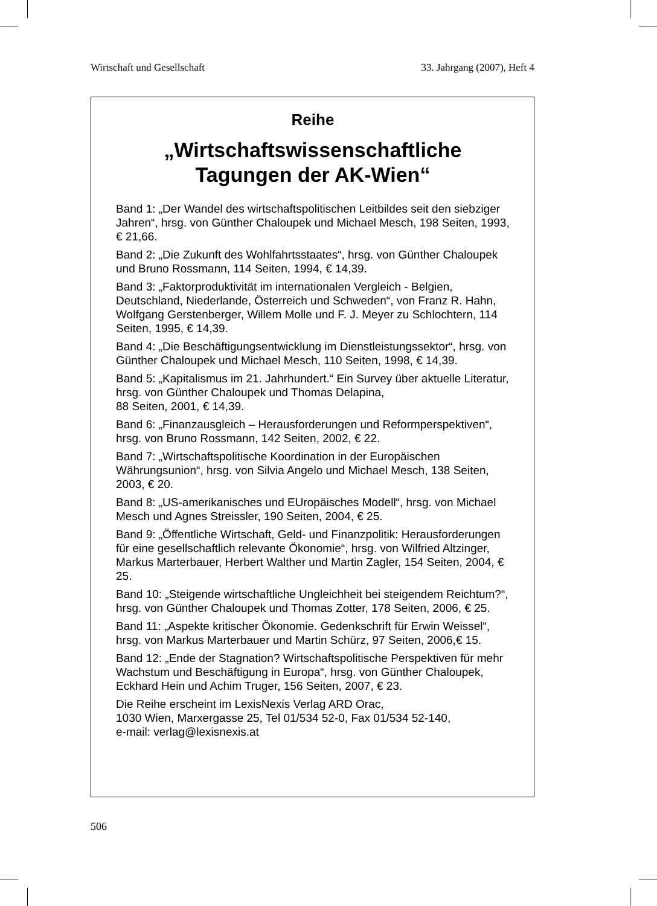Wirtschaft und Gesellschaft 33. Jahrgang (2007), Heft 4
Reihe
„Wirtschaftswissenschaftliche
Tagungen der AK-Wien“
Band 1: „Der Wandel des wirtschaftspolitischen Leitbildes seit den siebziger Jahren“, hrsg. von Günther Chaloupek und Michael Mesch, 198 Seiten, 1993, € 21,66.
Band 2: „Die Zukunft des Wohlfahrtsstaates“, hrsg. von Günther Chaloupek und Bruno Rossmann, 114 Seiten, 1994, € 14,39.
Band 3: „Faktorproduktivität im internationalen Vergleich - Belgien, Deutschland, Niederlande, Österreich und Schweden“, von Franz R. Hahn, Wolfgang Gerstenberger, Willem Molle und F. J. Meyer zu Schlochtern, 114 Seiten, 1995, € 14,39.
Band 4: „Die Beschäftigungsentwicklung im Dienstleistungssektor“, hrsg. von Günther Chaloupek und Michael Mesch, 110 Seiten, 1998, € 14,39.
Band 5: „Kapitalismus im 21. Jahrhundert.“ Ein Survey über aktuelle Literatur, hrsg. von Günther Chaloupek und Thomas Delapina,
88 Seiten, 2001, € 14,39.
Band 6: „Finanzausgleich – Herausforderungen und Reformperspektiven“, hrsg. von Bruno Rossmann, 142 Seiten, 2002, € 22.
Band 7: „Wirtschaftspolitische Koordination in der Europäischen Währungsunion“, hrsg. von Silvia Angelo und Michael Mesch, 138 Seiten, 2003, € 20.
Band 8: „US-amerikanisches und EUropäisches Modell“, hrsg. von Michael Mesch und Agnes Streissler, 190 Seiten, 2004, € 25.
Band 9: „Öffentliche Wirtschaft, Geld- und Finanzpolitik: Herausforderungen für eine gesellschaftlich relevante Ökonomie“, hrsg. von Wilfried Altzinger, Markus Marterbauer, Herbert Walther und Martin Zagler, 154 Seiten, 2004, € 25.
Band 10: „Steigende wirtschaftliche Ungleichheit bei steigendem Reichtum?“, hrsg. von Günther Chaloupek und Thomas Zotter, 178 Seiten, 2006, € 25.
Band 11: „Aspekte kritischer Ökonomie. Gedenkschrift für Erwin Weissel“, hrsg. von Markus Marterbauer und Martin Schürz, 97 Seiten, 2006,€ 15.
Band 12: „Ende der Stagnation? Wirtschaftspolitische Perspektiven für mehr Wachstum und Beschäftigung in Europa“, hrsg. von Günther Chaloupek, Eckhard Hein und Achim Truger, 156 Seiten, 2007, € 23.
Die Reihe erscheint im LexisNexis Verlag ARD Orac,
1030 Wien, Marxergasse 25, Tel 01/534 52-0, Fax 01/534 52-140,
e-mail: verlag@lexisnexis.at
506